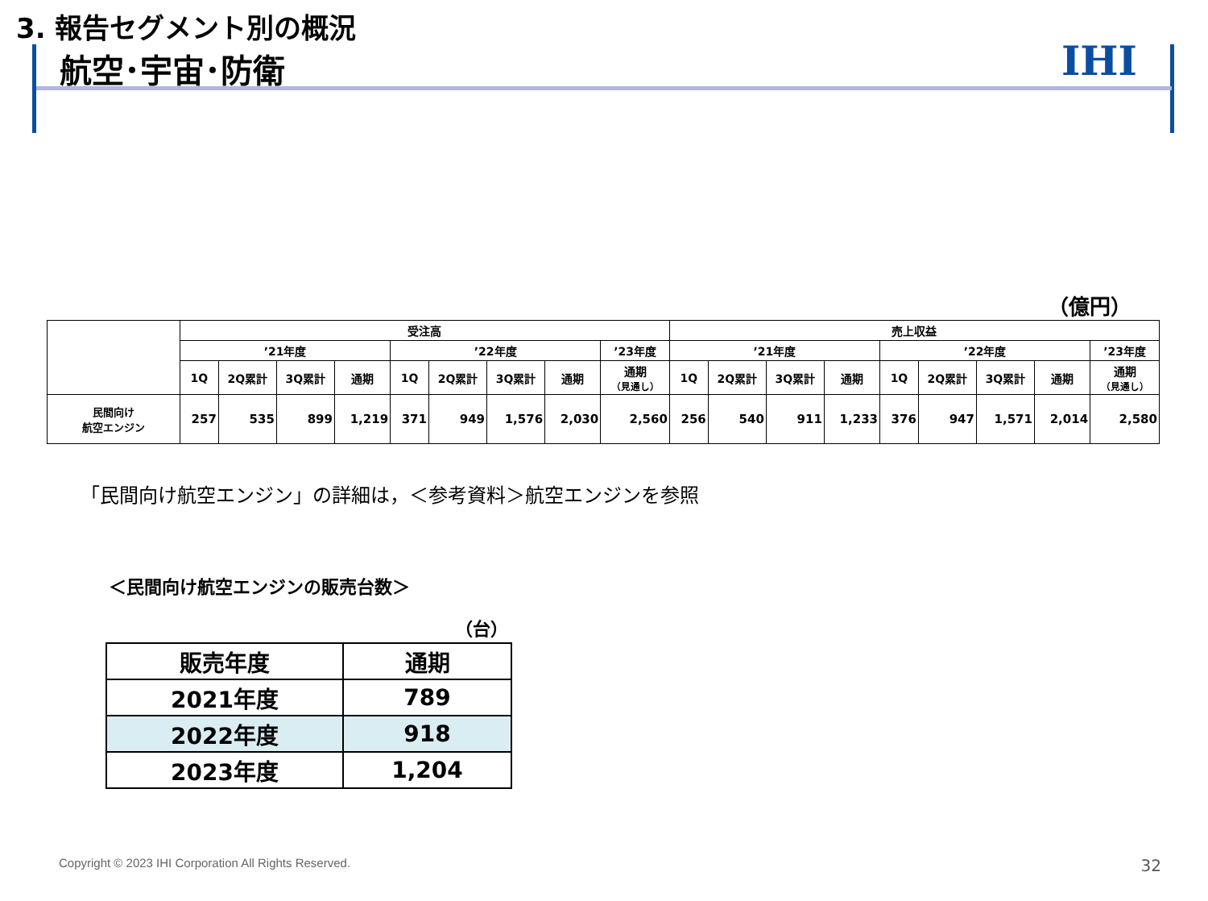3. 報告セグメント別の概況
航空･宇宙･防衛 IHI
（億円）
| | 受注高 | | | | | | | | | 売上収益 | | | | | | | | |
| --- | --- | --- | --- | --- | --- | --- | --- | --- | --- | --- | --- | --- | --- | --- | --- | --- | --- | --- |
| | ’21年度 | | | | ’22年度 | | | | ’23年度 | ’21年度 | | | | ’22年度 | | | | ’23年度 |
| | 1Q | 2Q累計 | 3Q累計 | 通期 | 1Q | 2Q累計 | 3Q累計 | 通期 | 通期 （見通し） | 1Q | 2Q累計 | 3Q累計 | 通期 | 1Q | 2Q累計 | 3Q累計 | 通期 | 通期 （見通し） |
| 民間向け 航空エンジン | 257 | 535 | 899 | 1,219 | 371 | 949 | 1,576 | 2,030 | 2,560 | 256 | 540 | 911 | 1,233 | 376 | 947 | 1,571 | 2,014 | 2,580 |
「民間向け航空エンジン」の詳細は，＜参考資料＞航空エンジンを参照
＜民間向け航空エンジンの販売台数＞
（台）
| 販売年度 | 通期 |
| 2021年度 | 789 |
| 2022年度 | 918 |
| 2023年度 | 1,204 |
Copyright © 2023 IHI Corporation All Rights Reserved.
32